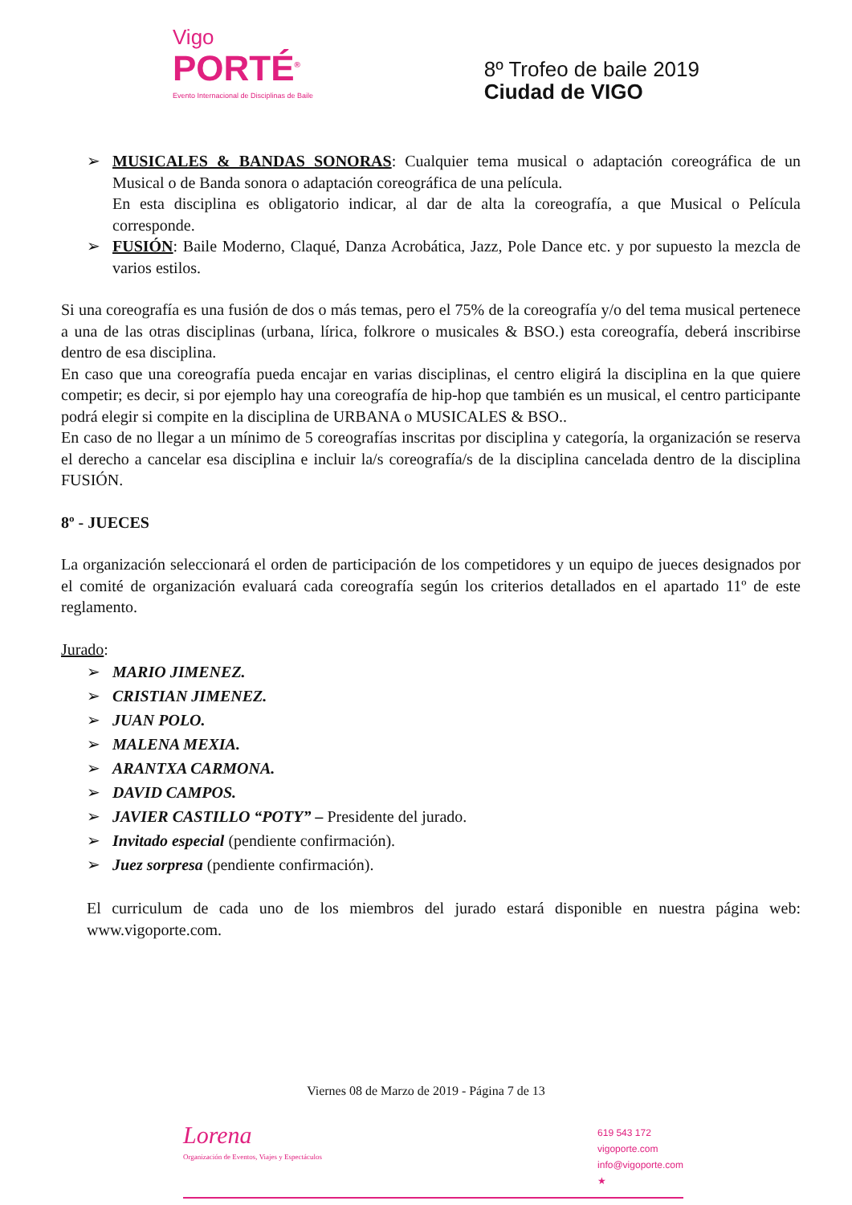Vigo
PORTÉ<sup>®</sup>
Evento Internacional de Disciplinas de Baile
8º Trofeo de baile 2019
Ciudad de VIGO
➢ MUSICALES & BANDAS SONORAS: Cualquier tema musical o adaptación coreográfica de un Musical o de Banda sonora o adaptación coreográfica de una película.
En esta disciplina es obligatorio indicar, al dar de alta la coreografía, a que Musical o Película corresponde.
➢ FUSIÓN: Baile Moderno, Claqué, Danza Acrobática, Jazz, Pole Dance etc. y por supuesto la mezcla de varios estilos.
Si una coreografía es una fusión de dos o más temas, pero el 75% de la coreografía y/o del tema musical pertenece a una de las otras disciplinas (urbana, lírica, folkrore o musicales & BSO.) esta coreografía, deberá inscribirse dentro de esa disciplina.
En caso que una coreografía pueda encajar en varias disciplinas, el centro eligirá la disciplina en la que quiere competir; es decir, si por ejemplo hay una coreografía de hip-hop que también es un musical, el centro participante podrá elegir si compite en la disciplina de URBANA o MUSICALES & BSO..
En caso de no llegar a un mínimo de 5 coreografías inscritas por disciplina y categoría, la organización se reserva el derecho a cancelar esa disciplina e incluir la/s coreografía/s de la disciplina cancelada dentro de la disciplina FUSIÓN.
8º - JUECES
La organización seleccionará el orden de participación de los competidores y un equipo de jueces designados por el comité de organización evaluará cada coreografía según los criterios detallados en el apartado 11º de este reglamento.
Jurado:
➢ MARIO JIMENEZ.
➢ CRISTIAN JIMENEZ.
➢ JUAN POLO.
➢ MALENA MEXIA.
➢ ARANTXA CARMONA.
➢ DAVID CAMPOS.
➢ JAVIER CASTILLO “POTY” – Presidente del jurado.
➢ Invitado especial (pendiente confirmación).
➢ Juez sorpresa (pendiente confirmación).
El curriculum de cada uno de los miembros del jurado estará disponible en nuestra página web: www.vigoporte.com.
Viernes 08 de Marzo de 2019 - Página 7 de 13
Lorena
Organización de Eventos, Viajes y Espectáculos
619 543 172
vigoporte.com
info@vigoporte.com
★